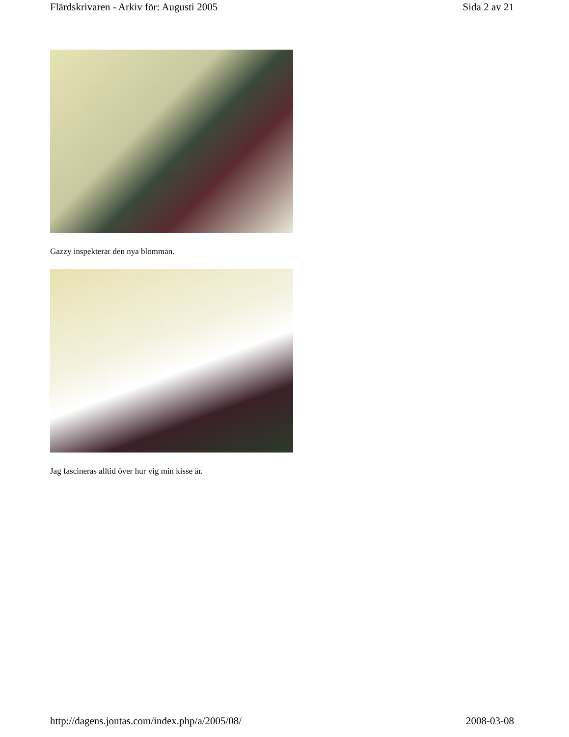Flärdskrivaren - Arkiv för: Augusti 2005 Sida 2 av 21
Gazzy inspekterar den nya blomman.
Jag fascineras alltid över hur vig min kisse är.
http://dagens.jontas.com/index.php/a/2005/08/ 2008-03-08